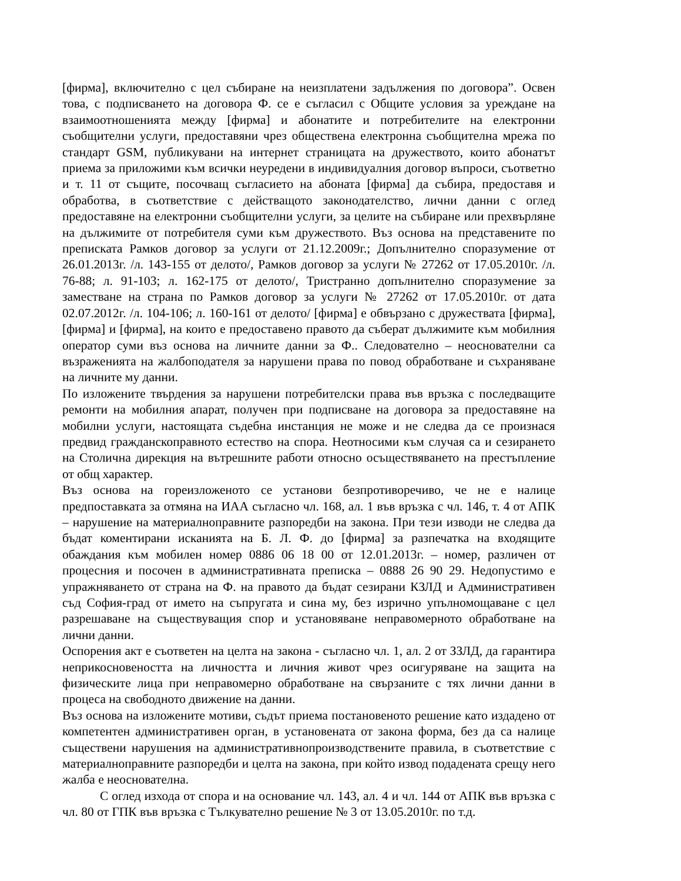[фирма], включително с цел събиране на неизплатени задължения по договора”. Освен това, с подписването на договора Ф. се е съгласил с Общите условия за уреждане на взаимоотношенията между [фирма] и абонатите и потребителите на електронни съобщителни услуги, предоставяни чрез обществена електронна съобщителна мрежа по стандарт GSM, публикувани на интернет страницата на дружеството, които абонатът приема за приложими към всички неуредени в индивидуалния договор въпроси, съответно и т. 11 от същите, посочващ съгласието на абоната [фирма] да събира, предоставя и обработва, в съответствие с действащото законодателство, лични данни с оглед предоставяне на електронни съобщителни услуги, за целите на събиране или прехвърляне на дължимите от потребителя суми към дружеството. Въз основа на представените по преписката Рамков договор за услуги от 21.12.2009г.; Допълнително споразумение от 26.01.2013г. /л. 143-155 от делото/, Рамков договор за услуги № 27262 от 17.05.2010г. /л. 76-88; л. 91-103; л. 162-175 от делото/, Тристранно допълнително споразумение за заместване на страна по Рамков договор за услуги № 27262 от 17.05.2010г. от дата 02.07.2012г. /л. 104-106; л. 160-161 от делото/ [фирма] е обвързано с дружествата [фирма], [фирма] и [фирма], на които е предоставено правото да съберат дължимите към мобилния оператор суми въз основа на личните данни за Ф.. Следователно – неоснователни са възраженията на жалбоподателя за нарушени права по повод обработване и съхраняване на личните му данни.
По изложените твърдения за нарушени потребителски права във връзка с последващите ремонти на мобилния апарат, получен при подписване на договора за предоставяне на мобилни услуги, настоящата съдебна инстанция не може и не следва да се произнася предвид гражданскоправното естество на спора. Неотносими към случая са и сезирането на Столична дирекция на вътрешните работи относно осъществяването на престъпление от общ характер.
Въз основа на гореизложеното се установи безпротиворечиво, че не е налице предпоставката за отмяна на ИАА съгласно чл. 168, ал. 1 във връзка с чл. 146, т. 4 от АПК – нарушение на материалноправните разпоредби на закона. При тези изводи не следва да бъдат коментирани исканията на Б. Л. Ф. до [фирма] за разпечатка на входящите обаждания към мобилен номер 0886 06 18 00 от 12.01.2013г. – номер, различен от процесния и посочен в административната преписка – 0888 26 90 29. Недопустимо е упражняването от страна на Ф. на правото да бъдат сезирани КЗЛД и Административен съд София-град от името на съпругата и сина му, без изрично упълномощаване с цел разрешаване на съществуващия спор и установяване неправомерното обработване на лични данни.
Оспорения акт е съответен на целта на закона - съгласно чл. 1, ал. 2 от ЗЗЛД, да гарантира неприкосновеността на личността и личния живот чрез осигуряване на защита на физическите лица при неправомерно обработване на свързаните с тях лични данни в процеса на свободното движение на данни.
Въз основа на изложените мотиви, съдът приема постановеното решение като издадено от компетентен административен орган, в установената от закона форма, без да са налице съществени нарушения на административнопроизводствените правила, в съответствие с материалноправните разпоредби и целта на закона, при който извод подадената срещу него жалба е неоснователна.
С оглед изхода от спора и на основание чл. 143, ал. 4 и чл. 144 от АПК във връзка с чл. 80 от ГПК във връзка с Тълкувателно решение № 3 от 13.05.2010г. по т.д.